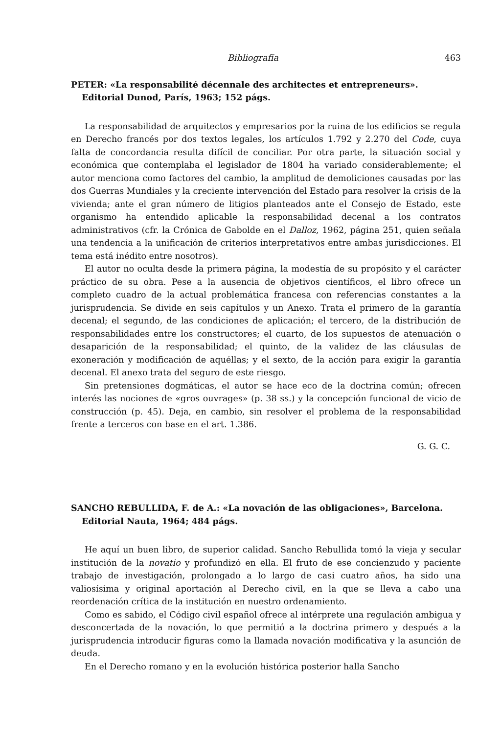Bibliografía 463
PETER: «La responsabilité décennale des architectes et entrepreneurs». Editorial Dunod, París, 1963; 152 págs.
La responsabilidad de arquitectos y empresarios por la ruina de los edificios se regula en Derecho francés por dos textos legales, los artículos 1.792 y 2.270 del Code, cuya falta de concordancia resulta difícil de conciliar. Por otra parte, la situación social y económica que contemplaba el legislador de 1804 ha variado considerablemente; el autor menciona como factores del cambio, la amplitud de demoliciones causadas por las dos Guerras Mundiales y la creciente intervención del Estado para resolver la crisis de la vivienda; ante el gran número de litigios planteados ante el Consejo de Estado, este organismo ha entendido aplicable la responsabilidad decenal a los contratos administrativos (cfr. la Crónica de Gabolde en el Dalloz, 1962, página 251, quien señala una tendencia a la unificación de criterios interpretativos entre ambas jurisdicciones. El tema está inédito entre nosotros).
El autor no oculta desde la primera página, la modestía de su propósito y el carácter práctico de su obra. Pese a la ausencia de objetivos científicos, el libro ofrece un completo cuadro de la actual problemática francesa con referencias constantes a la jurisprudencia. Se divide en seis capítulos y un Anexo. Trata el primero de la garantía decenal; el segundo, de las condiciones de aplicación; el tercero, de la distribución de responsabilidades entre los constructores; el cuarto, de los supuestos de atenuación o desaparición de la responsabilidad; el quinto, de la validez de las cláusulas de exoneración y modificación de aquéllas; y el sexto, de la acción para exigir la garantía decenal. El anexo trata del seguro de este riesgo.
Sin pretensiones dogmáticas, el autor se hace eco de la doctrina común; ofrecen interés las nociones de «gros ouvrages» (p. 38 ss.) y la concepción funcional de vicio de construcción (p. 45). Deja, en cambio, sin resolver el problema de la responsabilidad frente a terceros con base en el art. 1.386.
G. G. C.
SANCHO REBULLIDA, F. de A.: «La novación de las obligaciones», Barcelona. Editorial Nauta, 1964; 484 págs.
He aquí un buen libro, de superior calidad. Sancho Rebullida tomó la vieja y secular institución de la novatio y profundizó en ella. El fruto de ese concienzudo y paciente trabajo de investigación, prolongado a lo largo de casi cuatro años, ha sido una valiosísima y original aportación al Derecho civil, en la que se lleva a cabo una reordenación crítica de la institución en nuestro ordenamiento.
Como es sabido, el Código civil español ofrece al intérprete una regulación ambigua y desconcertada de la novación, lo que permitió a la doctrina primero y después a la jurisprudencia introducir figuras como la llamada novación modificativa y la asunción de deuda.
En el Derecho romano y en la evolución histórica posterior halla Sancho